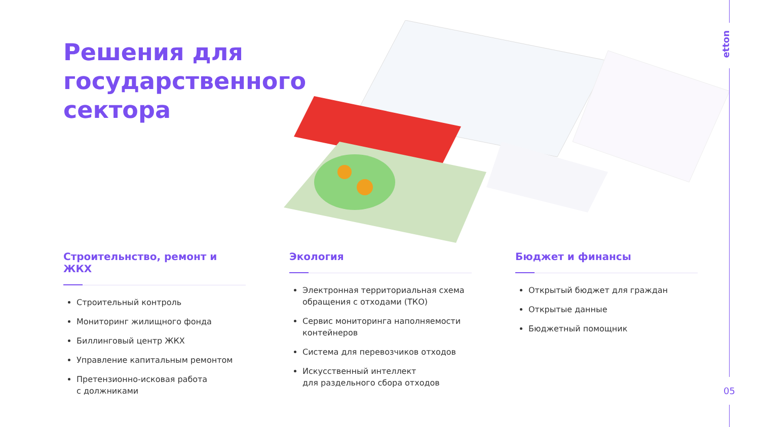Решения для
государственного
сектора
etton
05
Строительнство, ремонт и ЖКХ
Строительный контроль
Мониторинг жилищного фонда
Биллинговый центр ЖКХ
Управление капитальным ремонтом
Претензионно-исковая работа
с должниками
Экология
Электронная территориальная схема обращения с отходами (ТКО)
Сервис мониторинга наполняемости контейнеров
Система для перевозчиков отходов
Искусственный интеллект
для раздельного сбора отходов
Бюджет и финансы
Открытый бюджет для граждан
Открытые данные
Бюджетный помощник